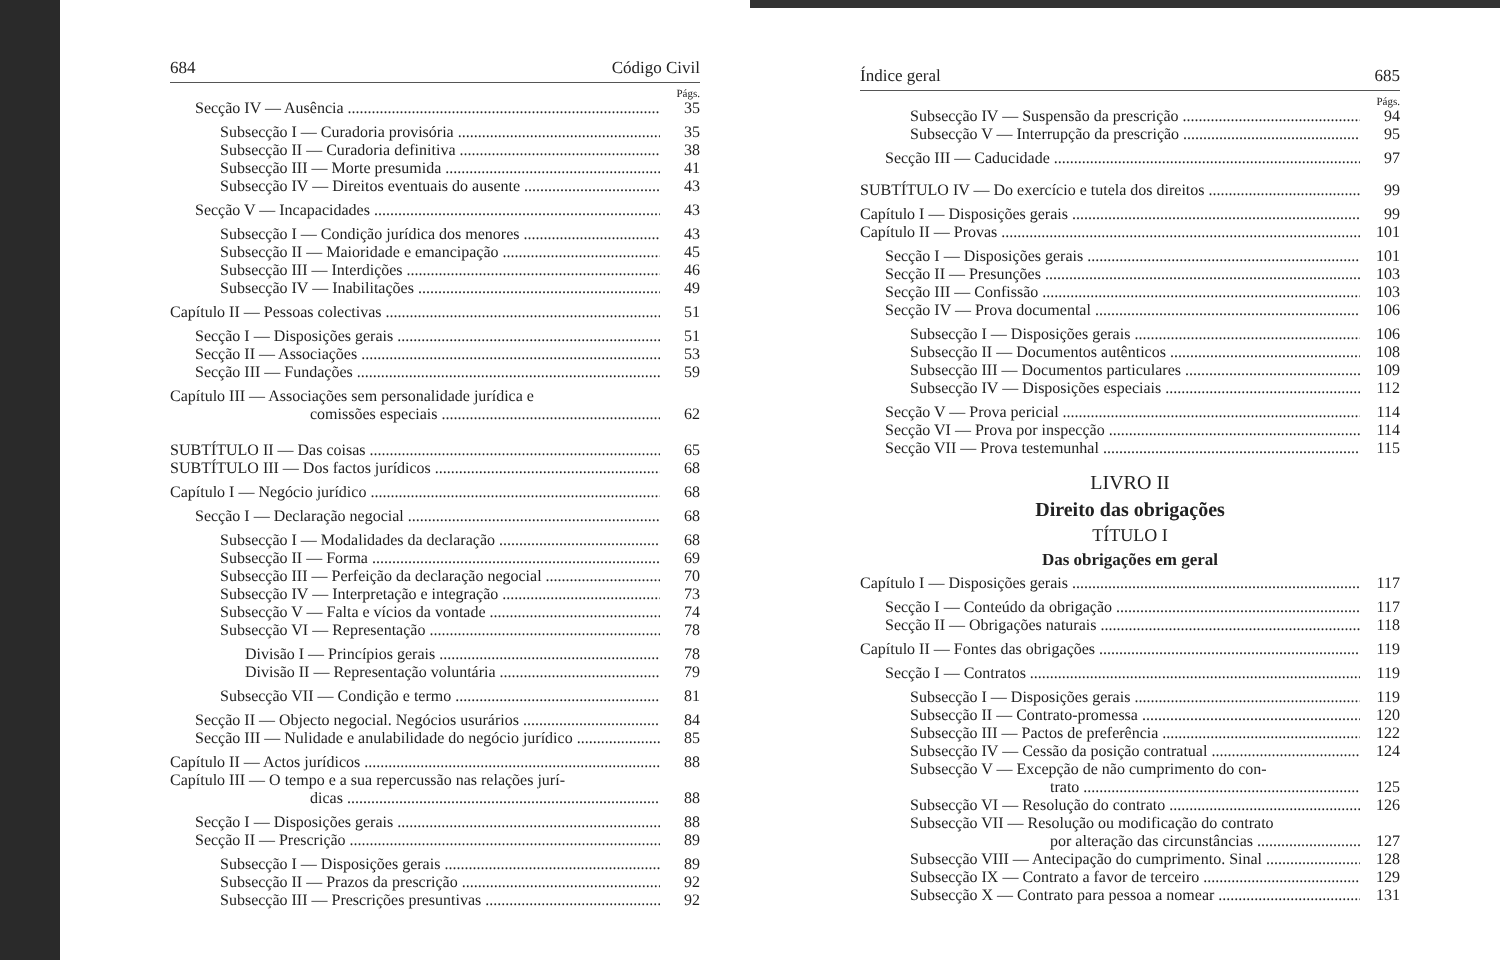684 Código Civil
Págs.
Secção IV — Ausência 35
Subsecção I — Curadoria provisória 35
Subsecção II — Curadoria definitiva 38
Subsecção III — Morte presumida 41
Subsecção IV — Direitos eventuais do ausente 43
Secção V — Incapacidades 43
Subsecção I — Condição jurídica dos menores 43
Subsecção II — Maioridade e emancipação 45
Subsecção III — Interdições 46
Subsecção IV — Inabilitações 49
Capítulo II — Pessoas colectivas 51
Secção I — Disposições gerais 51
Secção II — Associações 53
Secção III — Fundações 59
Capítulo III — Associações sem personalidade jurídica e
comissões especiais 62
SUBTÍTULO II — Das coisas 65
SUBTÍTULO III — Dos factos jurídicos 68
Capítulo I — Negócio jurídico 68
Secção I — Declaração negocial 68
Subsecção I — Modalidades da declaração 68
Subsecção II — Forma 69
Subsecção III — Perfeição da declaração negocial 70
Subsecção IV — Interpretação e integração 73
Subsecção V — Falta e vícios da vontade 74
Subsecção VI — Representação 78
Divisão I — Princípios gerais 78
Divisão II — Representação voluntária 79
Subsecção VII — Condição e termo 81
Secção II — Objecto negocial. Negócios usurários 84
Secção III — Nulidade e anulabilidade do negócio jurídico 85
Capítulo II — Actos jurídicos 88
Capítulo III — O tempo e a sua repercussão nas relações jurí-
dicas 88
Secção I — Disposições gerais 88
Secção II — Prescrição 89
Subsecção I — Disposições gerais 89
Subsecção II — Prazos da prescrição 92
Subsecção III — Prescrições presuntivas 92
Índice geral 685
Págs.
Subsecção IV — Suspensão da prescrição 94
Subsecção V — Interrupção da prescrição 95
Secção III — Caducidade 97
SUBTÍTULO IV — Do exercício e tutela dos direitos 99
Capítulo I — Disposições gerais 99
Capítulo II — Provas 101
Secção I — Disposições gerais 101
Secção II — Presunções 103
Secção III — Confissão 103
Secção IV — Prova documental 106
Subsecção I — Disposições gerais 106
Subsecção II — Documentos autênticos 108
Subsecção III — Documentos particulares 109
Subsecção IV — Disposições especiais 112
Secção V — Prova pericial 114
Secção VI — Prova por inspecção 114
Secção VII — Prova testemunhal 115
LIVRO II
Direito das obrigações
TÍTULO I
Das obrigações em geral
Capítulo I — Disposições gerais 117
Secção I — Conteúdo da obrigação 117
Secção II — Obrigações naturais 118
Capítulo II — Fontes das obrigações 119
Secção I — Contratos 119
Subsecção I — Disposições gerais 119
Subsecção II — Contrato-promessa 120
Subsecção III — Pactos de preferência 122
Subsecção IV — Cessão da posição contratual 124
Subsecção V — Excepção de não cumprimento do con-
trato 125
Subsecção VI — Resolução do contrato 126
Subsecção VII — Resolução ou modificação do contrato
por alteração das circunstâncias 127
Subsecção VIII — Antecipação do cumprimento. Sinal 128
Subsecção IX — Contrato a favor de terceiro 129
Subsecção X — Contrato para pessoa a nomear 131